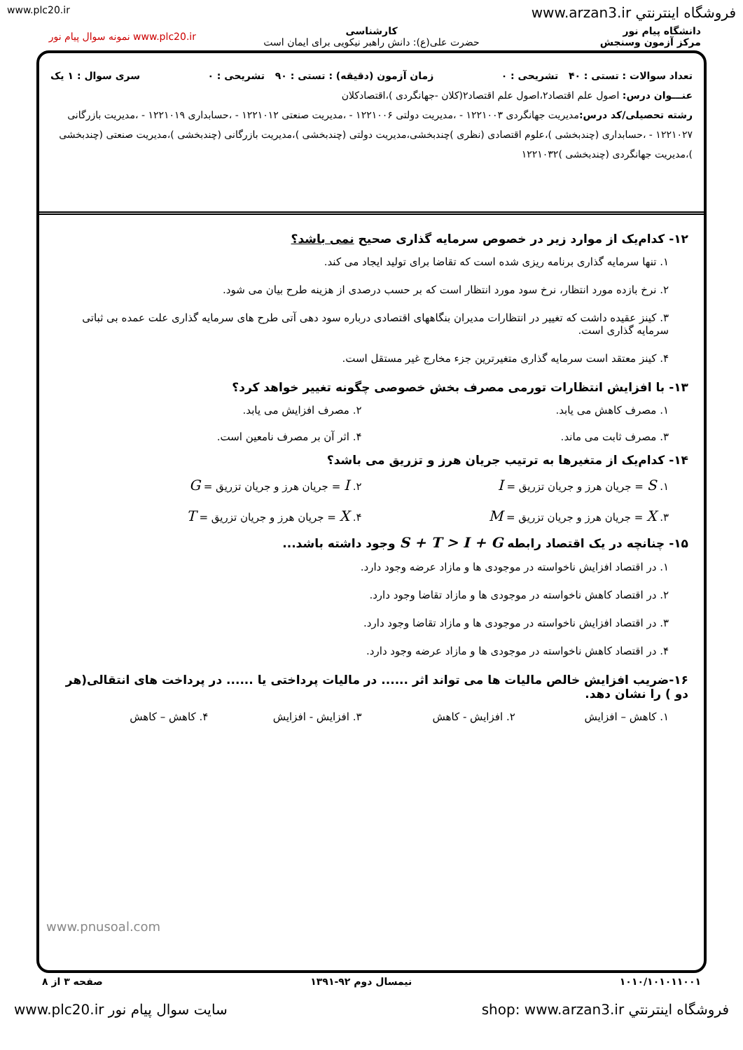www.plc20.ir www.arzan3.ir فروشگاه اینترنتي
دانشگاه پیام نور
مرکز آزمون وسنجش
کارشناسی
حضرت علی(ع): دانش راهبر نیکویی برای ایمان است
www.plc20.ir نمونه سوال پیام نور
تعداد سوالات : تستی : ۴۰ تشریحی : ۰ زمان آزمون (دقیقه) : تستی : ۹۰ تشریحی : ۰ سری سوال : ۱ یک
عنـــوان درس: اصول علم اقتصاد۲،اصول علم اقتصاد۲(کلان -جهانگردی )،اقتصادکلان
رشته تحصیلی/کد درس: مدیریت جهانگردی ۱۲۲۱۰۰۳ - ،مدیریت دولتی ۱۲۲۱۰۰۶ - ،مدیریت صنعتی ۱۲۲۱۰۱۲ - ،حسابداری ۱۲۲۱۰۱۹ - ،مدیریت بازرگانی ۱۲۲۱۰۲۷ - ،حسابداری (چندبخشی )،علوم اقتصادی (نظری )چندبخشی،مدیریت دولتی (چندبخشی )،مدیریت بازرگانی (چندبخشی )،مدیریت صنعتی (چندبخشی )،مدیریت جهانگردی (چندبخشی )۱۲۲۱۰۳۲
۱۲- کدام‌یک از موارد زیر در خصوص سرمایه گذاری صحیح نمی باشد؟
۱. تنها سرمایه گذاری برنامه ریزی شده است که تقاضا برای تولید ایجاد می کند.
۲. نرخ بازده مورد انتظار، نرخ سود مورد انتظار است که بر حسب درصدی از هزینه طرح بیان می شود.
۳. کینز عقیده داشت که تغییر در انتظارات مدیران بنگاههای اقتصادی درباره سود دهی آتی طرح های سرمایه گذاری علت عمده بی ثباتی سرمایه گذاری است.
۴. کینز معتقد است سرمایه گذاری متغیرترین جزء مخارج غیر مستقل است.
۱۳- با افزایش انتظارات تورمی مصرف بخش خصوصی چگونه تغییر خواهد کرد؟
۱. مصرف کاهش می یابد. ۲. مصرف افزایش می یابد. ۳. مصرف ثابت می ماند. ۴. اثر آن بر مصرف نامعین است.
۱۴- کدام‌یک از متغیرها به ترتیب جریان هرز و تزریق می باشد؟
۱. S = جریان هرز و جریان تزریق = I ۲. I = جریان هرز و جریان تزریق = G ۳. X = جریان هرز و جریان تزریق = M ۴. X = جریان هرز و جریان تزریق = T
۱۵- چنانچه در یک اقتصاد رابطه S + T > I + G وجود داشته باشد...
۱. در اقتصاد افزایش ناخواسته در موجودی ها و مازاد عرضه وجود دارد.
۲. در اقتصاد کاهش ناخواسته در موجودی ها و مازاد تقاضا وجود دارد.
۳. در اقتصاد افزایش ناخواسته در موجودی ها و مازاد تقاضا وجود دارد.
۴. در اقتصاد کاهش ناخواسته در موجودی ها و مازاد عرضه وجود دارد.
۱۶-ضریب افزایش خالص مالیات ها می تواند اثر ...... در مالیات پرداختی یا ...... در پرداخت های انتقالی(هر دو ) را نشان دهد.
۱. کاهش – افزایش ۲. افزایش - کاهش ۳. افزایش - افزایش ۴. کاهش – کاهش
www.pnusoal.com
۱۰۱۰/۱۰۱۰۱۱۰۰۱ نیمسال دوم ۹۲-۱۳۹۱ صفحه ۳ از ۸
فروشگاه اینترنتي shop: www.arzan3.ir سایت سوال پیام نور www.plc20.ir